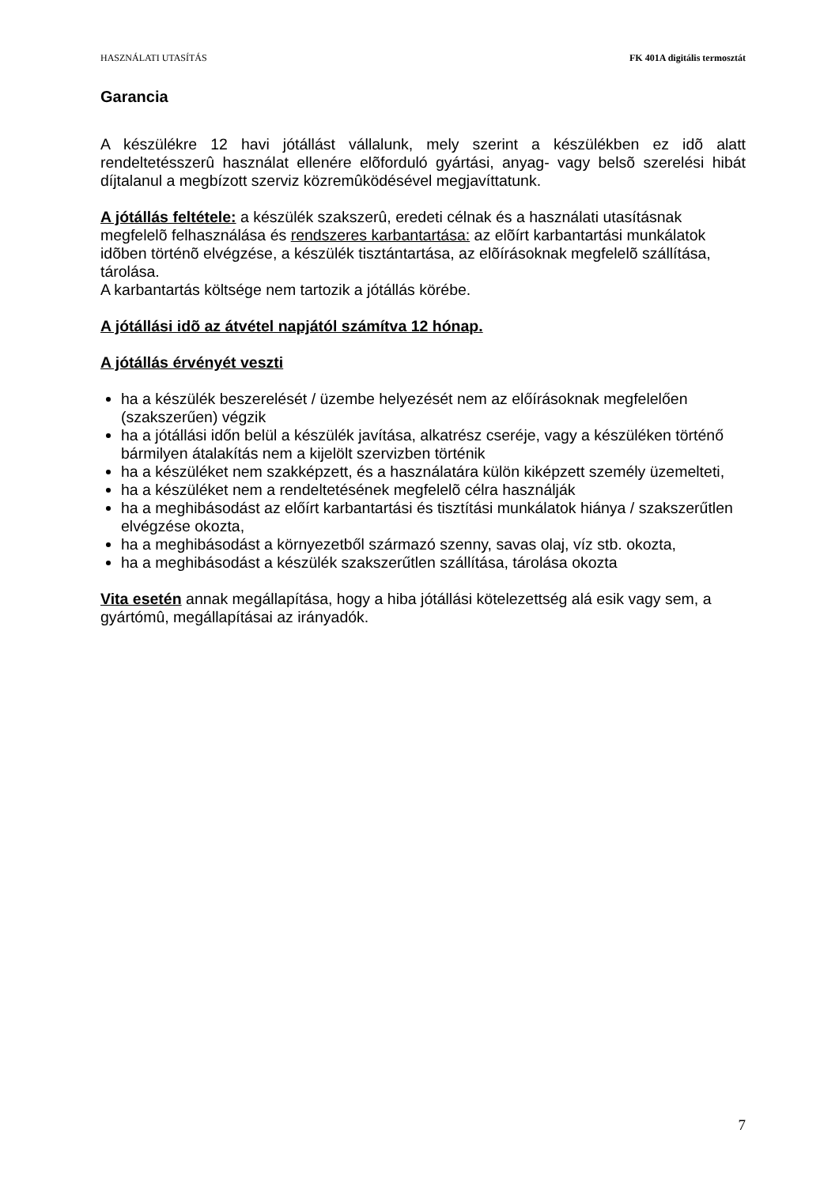HASZNÁLATI UTASÍTÁS FK 401A digitális termosztát
Garancia
A készülékre 12 havi jótállást vállalunk, mely szerint a készülékben ez idõ alatt rendeltetésszerû használat ellenére elõforduló gyártási, anyag- vagy belsõ szerelési hibát díjtalanul a megbízott szerviz közremûködésével megjavíttatunk.
A jótállás feltétele: a készülék szakszerû, eredeti célnak és a használati utasításnak megfelelõ felhasználása és rendszeres karbantartása: az elõírt karbantartási munkálatok idõben történõ elvégzése, a készülék tisztántartása, az elõírásoknak megfelelõ szállítása, tárolása.
A karbantartás költsége nem tartozik a jótállás körébe.
A jótállási idõ az átvétel napjától számítva 12 hónap.
A jótállás érvényét veszti
ha a készülék beszerelését / üzembe helyezését nem az előírásoknak megfelelően (szakszerűen) végzik
ha a jótállási időn belül a készülék javítása, alkatrész cseréje, vagy a készüléken történő bármilyen átalakítás nem a kijelölt szervizben történik
ha a készüléket nem szakképzett, és a használatára külön kiképzett személy üzemelteti,
ha a készüléket nem a rendeltetésének megfelelõ célra használják
ha a meghibásodást az előírt karbantartási és tisztítási munkálatok hiánya / szakszerűtlen elvégzése okozta,
ha a meghibásodást a környezetből származó szenny, savas olaj, víz stb. okozta,
ha a meghibásodást a készülék szakszerűtlen szállítása, tárolása okozta
Vita esetén annak megállapítása, hogy a hiba jótállási kötelezettség alá esik vagy sem, a gyártómû, megállapításai az irányadók.
7